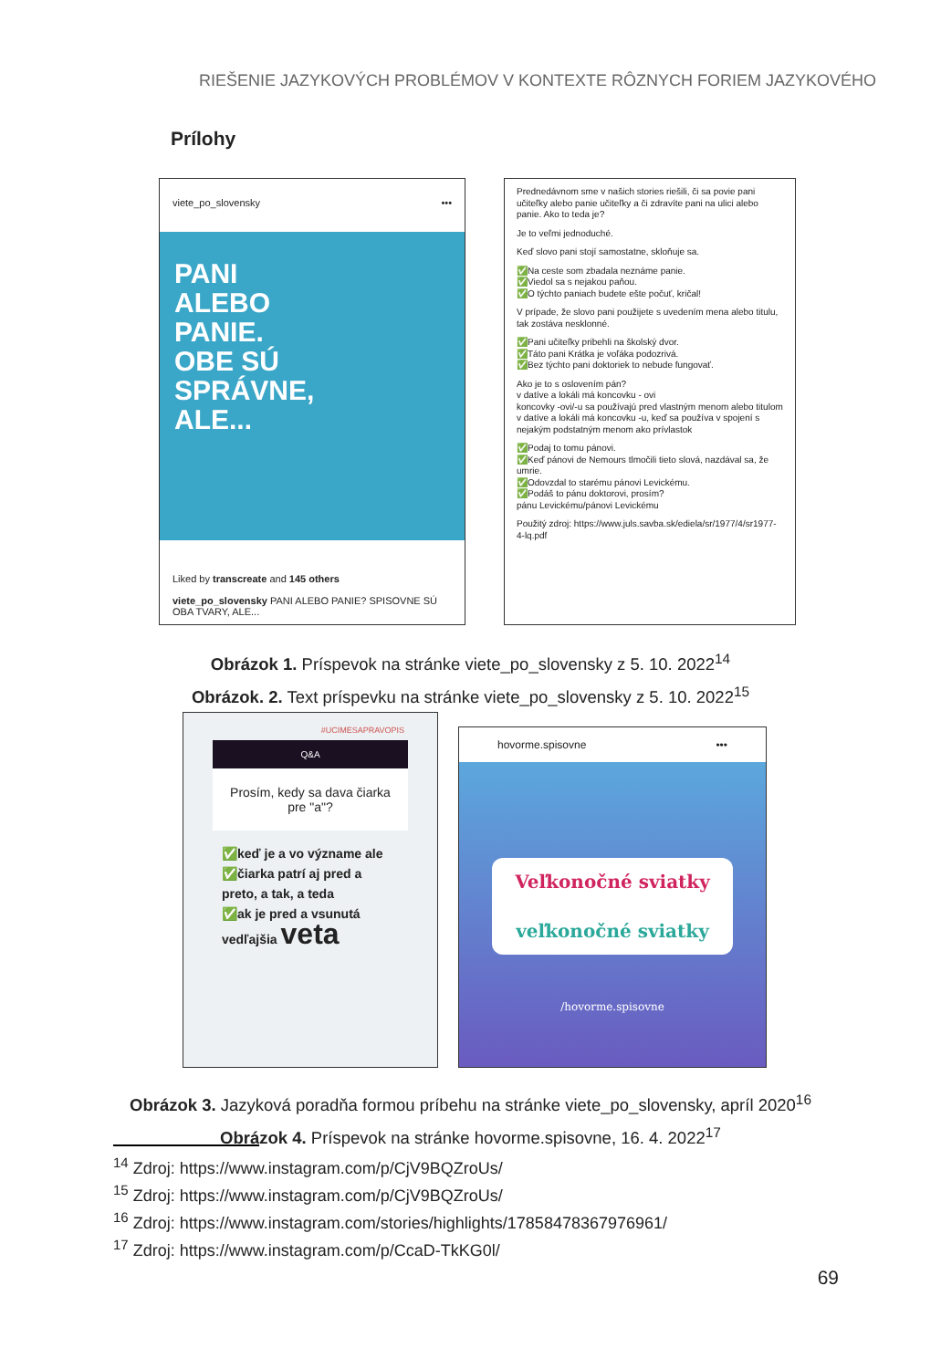RIEŠENIE JAZYKOVÝCH PROBLÉMOV V KONTEXTE RÔZNYCH FORIEM JAZYKOVÉHO
Prílohy
viete_po_slovensky •••
PANI
ALEBO
PANIE.
OBE SÚ
SPRÁVNE,
ALE...
Liked by transcreate and 145 others
viete_po_slovensky PANI ALEBO PANIE? SPISOVNE SÚ OBA TVARY, ALE...
Prednedávnom sme v našich stories riešili, či sa povie pani učiteľky alebo panie učiteľky a či zdravíte pani na ulici alebo panie. Ako to teda je?
Je to veľmi jednoduché.
Keď slovo pani stojí samostatne, skloňuje sa.
✅Na ceste som zbadala neznáme panie.
✅Viedol sa s nejakou paňou.
✅O týchto paniach budete ešte počuť, kričal!
V prípade, že slovo pani použijete s uvedením mena alebo titulu, tak zostáva nesklonné.
✅Pani učiteľky pribehli na školský dvor.
✅Táto pani Krátka je voľáka podozrivá.
✅Bez týchto pani doktoriek to nebude fungovať.
Ako je to s oslovením pán?
v datíve a lokáli má koncovku - ovi
koncovky -ovi/-u sa používajú pred vlastným menom alebo titulom
v datíve a lokáli má koncovku -u, keď sa používa v spojení s nejakým podstatným menom ako prívlastok
✅Podaj to tomu pánovi.
✅Keď pánovi de Nemours tlmočili tieto slová, nazdával sa, že umrie.
✅Odovzdal to starému pánovi Levickému.
✅Podáš to pánu doktorovi, prosím?
pánu Levickému/pánovi Levickému
Použitý zdroj: https://www.juls.savba.sk/ediela/sr/1977/4/sr1977-4-lq.pdf
Obrázok 1. Príspevok na stránke viete_po_slovensky z 5. 10. 2022<sup>14</sup>
Obrázok. 2. Text príspevku na stránke viete_po_slovensky z 5. 10. 2022<sup>15</sup>
#UCIMESAPRAVOPIS
Q&A
Prosím, kedy sa dava čiarka pre "a"?
✅keď je a vo význame ale
✅čiarka patrí aj pred a preto, a tak, a teda
✅ak je pred a vsunutá vedľajšia veta
hovorme.spisovne •••
Veľkonočné sviatky
veľkonočné sviatky
/hovorme.spisovne
Obrázok 3. Jazyková poradňa formou príbehu na stránke viete_po_slovensky, apríl 2020<sup>16</sup>
Obrázok 4. Príspevok na stránke hovorme.spisovne, 16. 4. 2022<sup>17</sup>
<sup>14</sup> Zdroj: https://www.instagram.com/p/CjV9BQZroUs/
<sup>15</sup> Zdroj: https://www.instagram.com/p/CjV9BQZroUs/
<sup>16</sup> Zdroj: https://www.instagram.com/stories/highlights/17858478367976961/
<sup>17</sup> Zdroj: https://www.instagram.com/p/CcaD-TkKG0l/
69